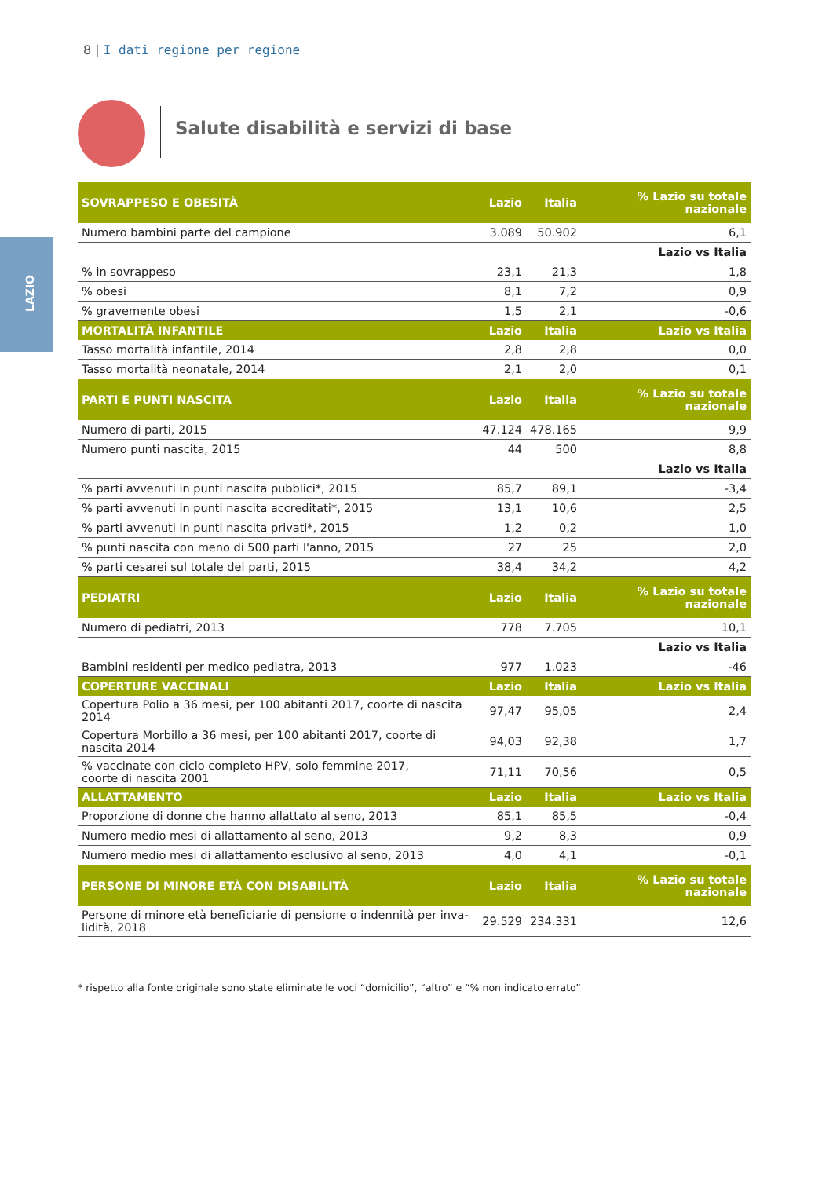8 | I dati regione per regione
LAZIO
Salute disabilità e servizi di base
| SOVRAPPESO E OBESITÀ | Lazio | Italia | % Lazio su totale nazionale |
| --- | --- | --- | --- |
| Numero bambini parte del campione | 3.089 | 50.902 | 6,1 |
| | | | Lazio vs Italia |
| % in sovrappeso | 23,1 | 21,3 | 1,8 |
| % obesi | 8,1 | 7,2 | 0,9 |
| % gravemente obesi | 1,5 | 2,1 | -0,6 |
| MORTALITÀ INFANTILE | Lazio | Italia | Lazio vs Italia |
| Tasso mortalità infantile, 2014 | 2,8 | 2,8 | 0,0 |
| Tasso mortalità neonatale, 2014 | 2,1 | 2,0 | 0,1 |
| PARTI E PUNTI NASCITA | Lazio | Italia | % Lazio su totale nazionale |
| Numero di parti, 2015 | 47.124 | 478.165 | 9,9 |
| Numero punti nascita, 2015 | 44 | 500 | 8,8 |
| | | | Lazio vs Italia |
| % parti avvenuti in punti nascita pubblici*, 2015 | 85,7 | 89,1 | -3,4 |
| % parti avvenuti in punti nascita accreditati*, 2015 | 13,1 | 10,6 | 2,5 |
| % parti avvenuti in punti nascita privati*, 2015 | 1,2 | 0,2 | 1,0 |
| % punti nascita con meno di 500 parti l'anno, 2015 | 27 | 25 | 2,0 |
| % parti cesarei sul totale dei parti, 2015 | 38,4 | 34,2 | 4,2 |
| PEDIATRI | Lazio | Italia | % Lazio su totale nazionale |
| Numero di pediatri, 2013 | 778 | 7.705 | 10,1 |
| | | | Lazio vs Italia |
| Bambini residenti per medico pediatra, 2013 | 977 | 1.023 | -46 |
| COPERTURE VACCINALI | Lazio | Italia | Lazio vs Italia |
| Copertura Polio a 36 mesi, per 100 abitanti 2017, coorte di nascita 2014 | 97,47 | 95,05 | 2,4 |
| Copertura Morbillo a 36 mesi, per 100 abitanti 2017, coorte di nascita 2014 | 94,03 | 92,38 | 1,7 |
| % vaccinate con ciclo completo HPV, solo femmine 2017, coorte di nascita 2001 | 71,11 | 70,56 | 0,5 |
| ALLATTAMENTO | Lazio | Italia | Lazio vs Italia |
| Proporzione di donne che hanno allattato al seno, 2013 | 85,1 | 85,5 | -0,4 |
| Numero medio mesi di allattamento al seno, 2013 | 9,2 | 8,3 | 0,9 |
| Numero medio mesi di allattamento esclusivo al seno, 2013 | 4,0 | 4,1 | -0,1 |
| PERSONE DI MINORE ETÀ CON DISABILITÀ | Lazio | Italia | % Lazio su totale nazionale |
| Persone di minore età beneficiarie di pensione o indennità per inva- lidità, 2018 | 29.529 | 234.331 | 12,6 |
* rispetto alla fonte originale sono state eliminate le voci “domicilio”, “altro” e “% non indicato errato”